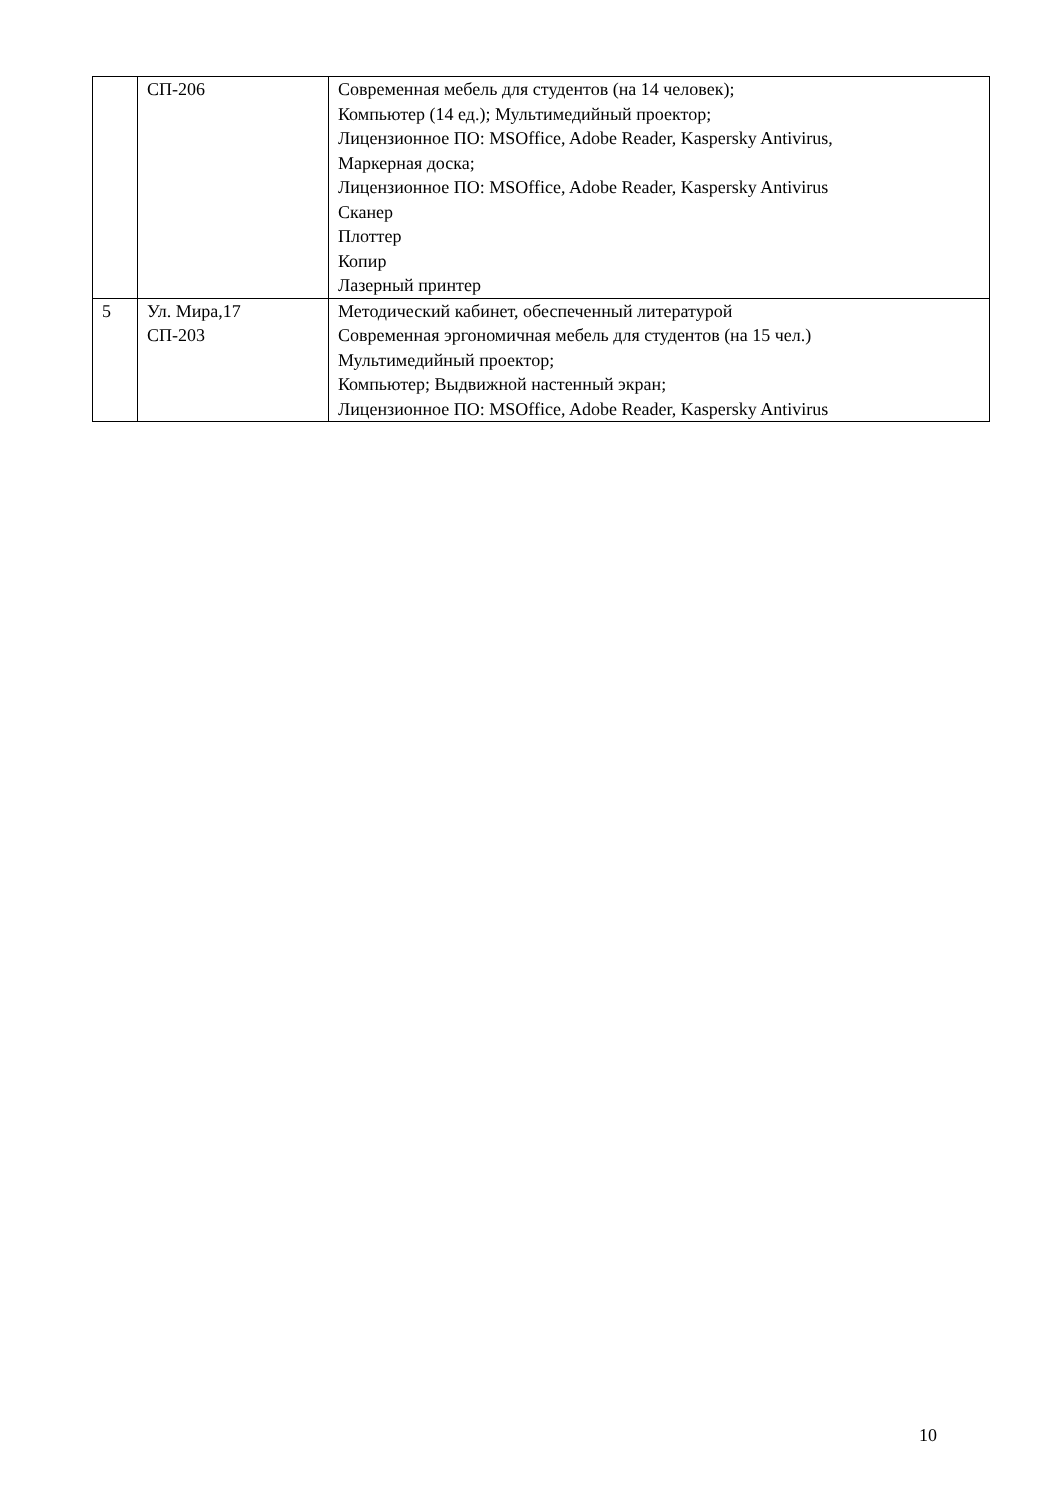| | СП-206 | Современная мебель для студентов (на 14 человек); Компьютер (14 ед.); Мультимедийный проектор; Лицензионное ПО: MSOffice, Adobe Reader, Kaspersky Antivirus, Маркерная доска; Лицензионное ПО: MSOffice, Adobe Reader, Kaspersky Antivirus Сканер Плоттер Копир Лазерный принтер |
| 5 | Ул. Мира,17 СП-203 | Методический кабинет, обеспеченный литературой Современная эргономичная мебель для студентов (на 15 чел.) Мультимедийный проектор; Компьютер; Выдвижной настенный экран; Лицензионное ПО: MSOffice, Adobe Reader, Kaspersky Antivirus |
10